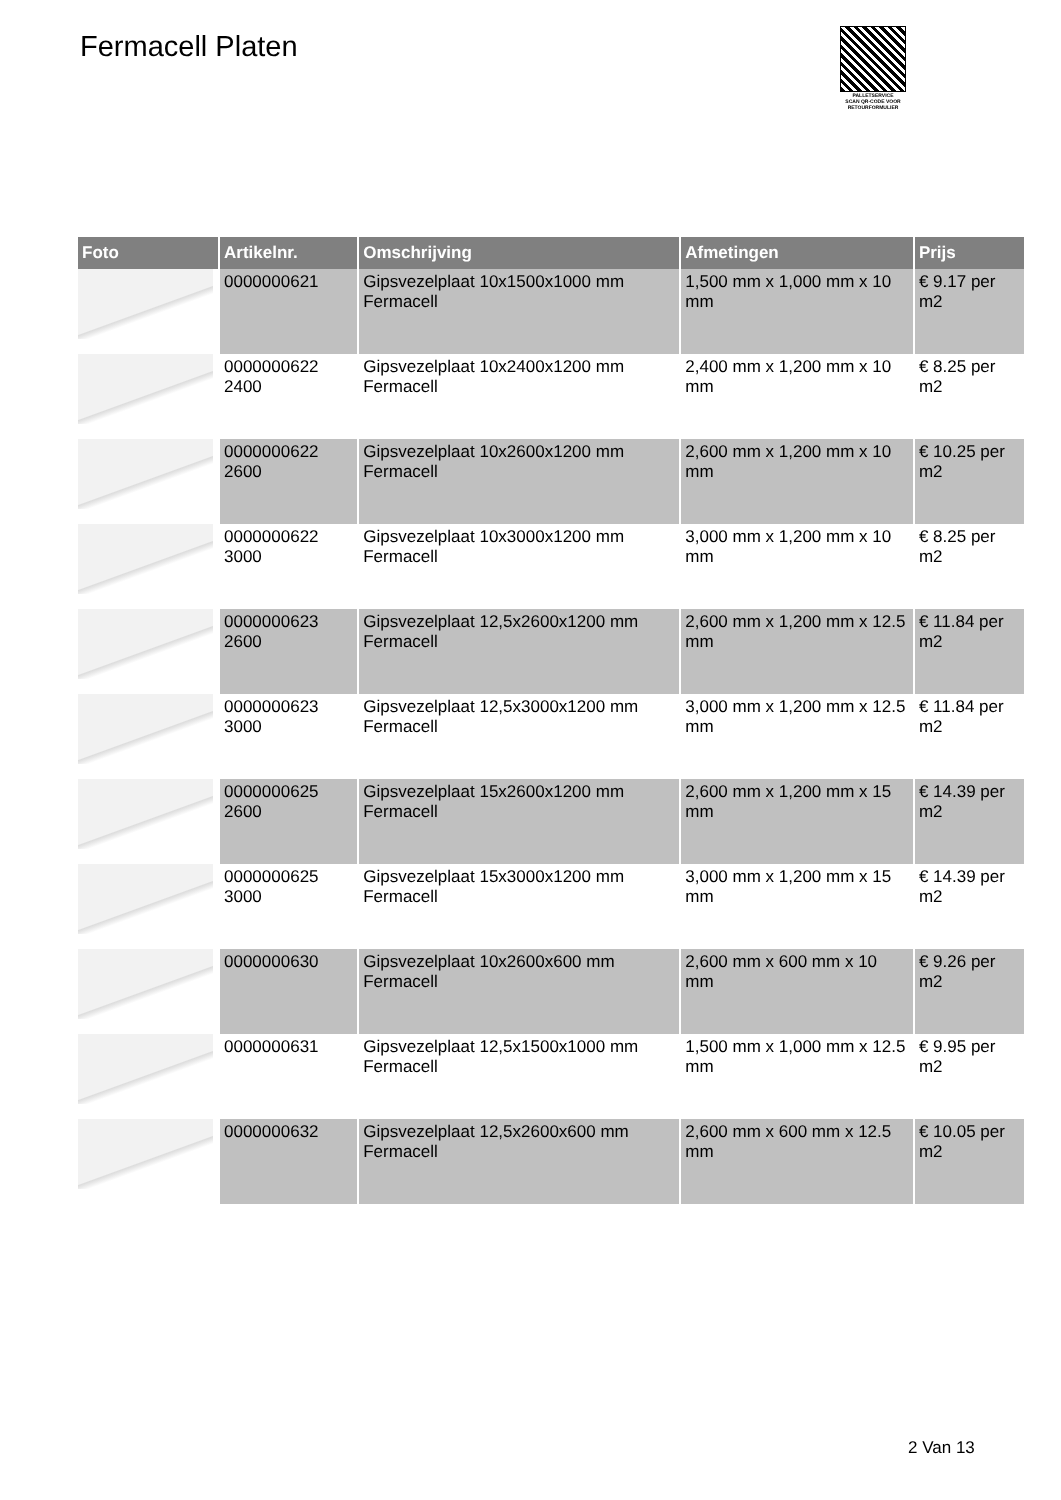Fermacell Platen
PALLETSERVICE
SCAN QR-CODE VOOR RETOURFORMULIER
| Foto | Artikelnr. | Omschrijving | Afmetingen | Prijs |
| --- | --- | --- | --- | --- |
| | 0000000621 | Gipsvezelplaat 10x1500x1000 mm Fermacell | 1,500 mm x 1,000 mm x 10 mm | € 9.17 per m2 |
| | 0000000622 2400 | Gipsvezelplaat 10x2400x1200 mm Fermacell | 2,400 mm x 1,200 mm x 10 mm | € 8.25 per m2 |
| | 0000000622 2600 | Gipsvezelplaat 10x2600x1200 mm Fermacell | 2,600 mm x 1,200 mm x 10 mm | € 10.25 per m2 |
| | 0000000622 3000 | Gipsvezelplaat 10x3000x1200 mm Fermacell | 3,000 mm x 1,200 mm x 10 mm | € 8.25 per m2 |
| | 0000000623 2600 | Gipsvezelplaat 12,5x2600x1200 mm Fermacell | 2,600 mm x 1,200 mm x 12.5 mm | € 11.84 per m2 |
| | 0000000623 3000 | Gipsvezelplaat 12,5x3000x1200 mm Fermacell | 3,000 mm x 1,200 mm x 12.5 mm | € 11.84 per m2 |
| | 0000000625 2600 | Gipsvezelplaat 15x2600x1200 mm Fermacell | 2,600 mm x 1,200 mm x 15 mm | € 14.39 per m2 |
| | 0000000625 3000 | Gipsvezelplaat 15x3000x1200 mm Fermacell | 3,000 mm x 1,200 mm x 15 mm | € 14.39 per m2 |
| | 0000000630 | Gipsvezelplaat 10x2600x600 mm Fermacell | 2,600 mm x 600 mm x 10 mm | € 9.26 per m2 |
| | 0000000631 | Gipsvezelplaat 12,5x1500x1000 mm Fermacell | 1,500 mm x 1,000 mm x 12.5 mm | € 9.95 per m2 |
| | 0000000632 | Gipsvezelplaat 12,5x2600x600 mm Fermacell | 2,600 mm x 600 mm x 12.5 mm | € 10.05 per m2 |
2 Van 13